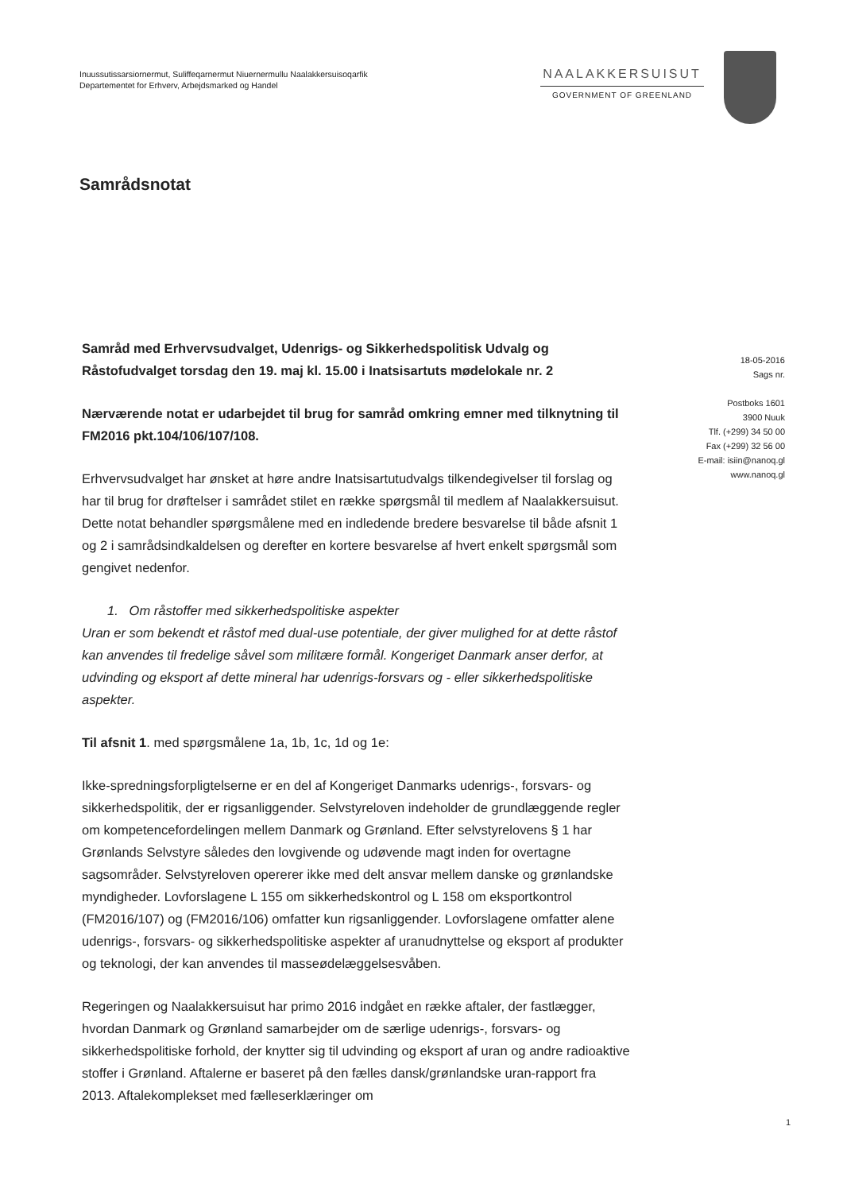Inuussutissarsiornermut, Suliffeqarnermut Niuernermullu Naalakkersuisoqarfik
Departementet for Erhverv, Arbejdsmarked og Handel
NAALAKKERSUISUT
GOVERNMENT OF GREENLAND
Samrådsnotat
Samråd med Erhvervsudvalget, Udenrigs- og Sikkerhedspolitisk Udvalg og Råstofudvalget torsdag den 19. maj kl. 15.00 i Inatsisartuts mødelokale nr. 2
Nærværende notat er udarbejdet til brug for samråd omkring emner med tilknytning til FM2016 pkt.104/106/107/108.
Erhvervsudvalget har ønsket at høre andre Inatsisartutudvalgs tilkendegivelser til forslag og har til brug for drøftelser i samrådet stilet en række spørgsmål til medlem af Naalakkersuisut. Dette notat behandler spørgsmålene med en indledende bredere besvarelse til både afsnit 1 og 2 i samrådsindkaldelsen og derefter en kortere besvarelse af hvert enkelt spørgsmål som gengivet nedenfor.
1. Om råstoffer med sikkerhedspolitiske aspekter
Uran er som bekendt et råstof med dual-use potentiale, der giver mulighed for at dette råstof kan anvendes til fredelige såvel som militære formål. Kongeriget Danmark anser derfor, at udvinding og eksport af dette mineral har udenrigs-forsvars og - eller sikkerhedspolitiske aspekter.
Til afsnit 1. med spørgsmålene 1a, 1b, 1c, 1d og 1e:
Ikke-spredningsforpligtelserne er en del af Kongeriget Danmarks udenrigs-, forsvars- og sikkerhedspolitik, der er rigsanliggender. Selvstyreloven indeholder de grundlæggende regler om kompetencefordelingen mellem Danmark og Grønland. Efter selvstyrelovens § 1 har Grønlands Selvstyre således den lovgivende og udøvende magt inden for overtagne sagsområder. Selvstyreloven opererer ikke med delt ansvar mellem danske og grønlandske myndigheder. Lovforslagene L 155 om sikkerhedskontrol og L 158 om eksportkontrol (FM2016/107) og (FM2016/106) omfatter kun rigsanliggender. Lovforslagene omfatter alene udenrigs-, forsvars- og sikkerhedspolitiske aspekter af uranudnyttelse og eksport af produkter og teknologi, der kan anvendes til masseødelæggelsesvåben.
Regeringen og Naalakkersuisut har primo 2016 indgået en række aftaler, der fastlægger, hvordan Danmark og Grønland samarbejder om de særlige udenrigs-, forsvars- og sikkerhedspolitiske forhold, der knytter sig til udvinding og eksport af uran og andre radioaktive stoffer i Grønland. Aftalerne er baseret på den fælles dansk/grønlandske uran-rapport fra 2013. Aftalekomplekset med fælleserklæringer om
18-05-2016
Sags nr.
Postboks 1601
3900 Nuuk
Tlf. (+299) 34 50 00
Fax (+299) 32 56 00
E-mail: isiin@nanoq.gl
www.nanoq.gl
1